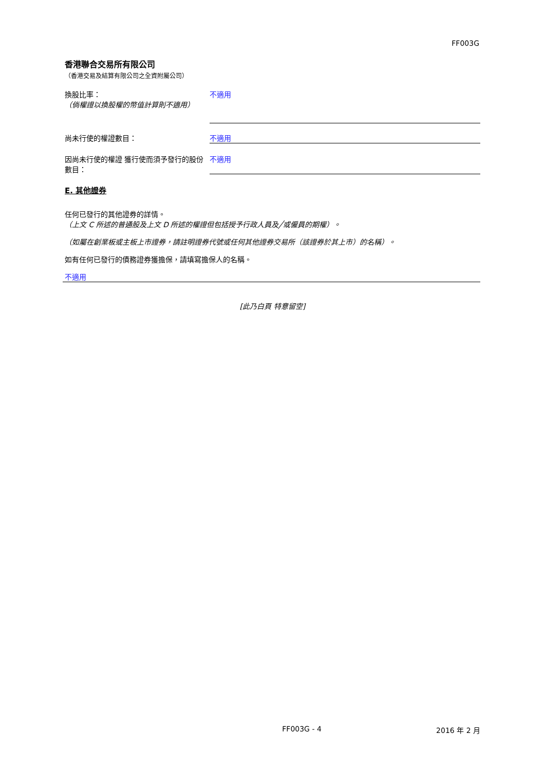FF003G
香港聯合交易所有限公司
（香港交易及結算有限公司之全資附屬公司）
換股比率：
（倘權證以換股權的幣值計算則不適用）
不適用
尚未行使的權證數目： 不適用
因尚未行使的權證 獲行使而須予發行的股份數目：
不適用
E. 其他證券
任何已發行的其他證券的詳情。
（上文 C 所述的普通股及上文 D 所述的權證但包括授予行政人員及╱或僱員的期權）。
（如屬在創業板或主板上市證券，請註明證券代號或任何其他證券交易所（該證券於其上市）的名稱）。
如有任何已發行的債務證券獲擔保，請填寫擔保人的名稱。
不適用
[此乃白頁 特意留空]
FF003G - 4 2016 年 2 月